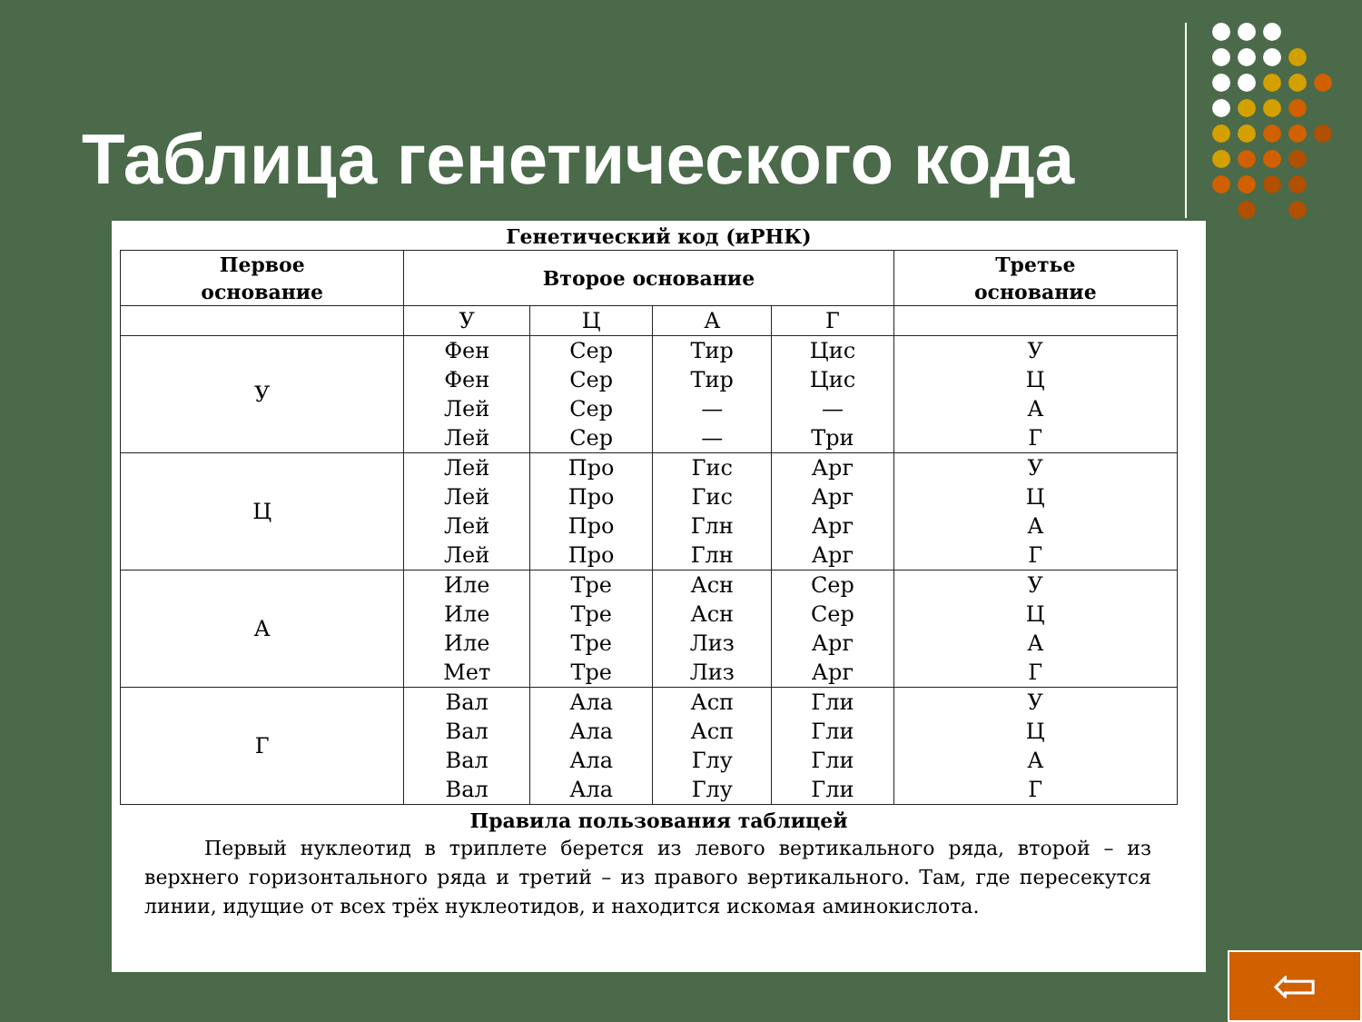Таблица генетического кода
Генетический код (иРНК)
| Первое основание | Второе основание | | | | Третье основание |
| --- | --- | --- | --- | --- | --- |
| | У | Ц | А | Г | |
| У | Фен Фен Лей Лей | Сер Сер Сер Сер | Тир Тир — — | Цис Цис — Три | У Ц А Г |
| Ц | Лей Лей Лей Лей | Про Про Про Про | Гис Гис Глн Глн | Арг Арг Арг Арг | У Ц А Г |
| А | Иле Иле Иле Мет | Тре Тре Тре Тре | Асн Асн Лиз Лиз | Сер Сер Арг Арг | У Ц А Г |
| Г | Вал Вал Вал Вал | Ала Ала Ала Ала | Асп Асп Глу Глу | Гли Гли Гли Гли | У Ц А Г |
Правила пользования таблицей
   Первый нуклеотид в триплете берется из левого вертикального ряда, второй – из верхнего горизонтального ряда и третий – из правого вертикального. Там, где пересекутся линии, идущие от всех трёх нуклеотидов, и находится искомая аминокислота.
⇦